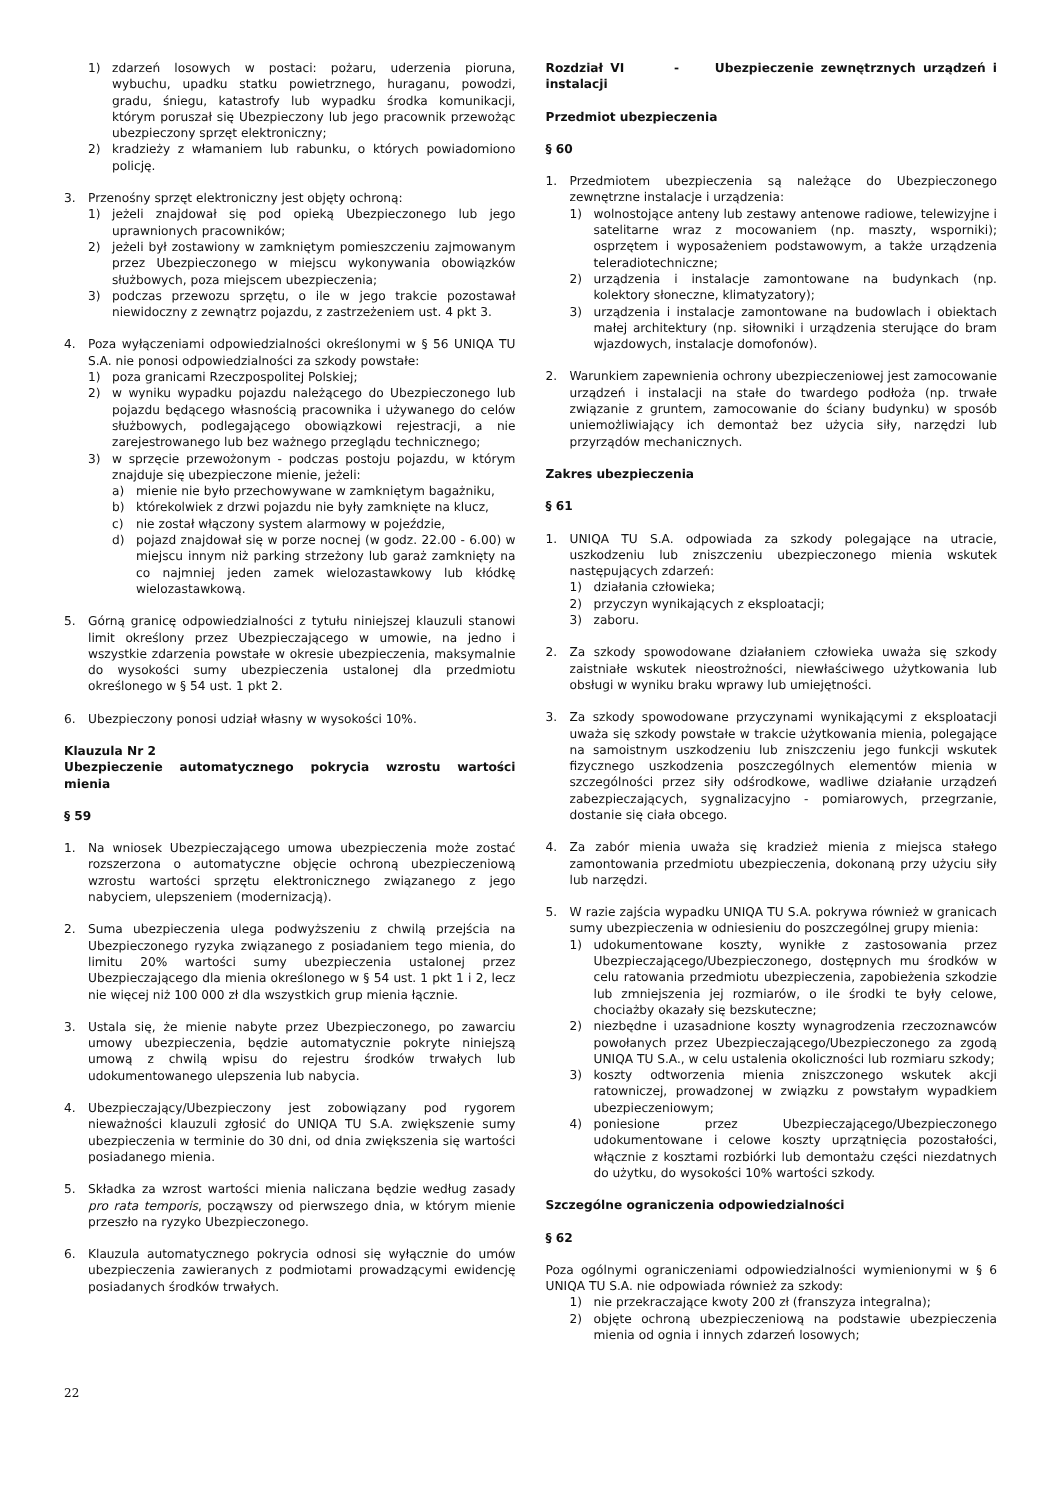1) zdarzeń losowych w postaci: pożaru, uderzenia pioruna, wybuchu, upadku statku powietrznego, huraganu, powodzi, gradu, śniegu, katastrofy lub wypadku środka komunikacji, którym poruszał się Ubezpieczony lub jego pracownik przewożąc ubezpieczony sprzęt elektroniczny;
2) kradzieży z włamaniem lub rabunku, o których powiadomiono policję.
3. Przenośny sprzęt elektroniczny jest objęty ochroną:
1) jeżeli znajdował się pod opieką Ubezpieczonego lub jego uprawnionych pracowników;
2) jeżeli był zostawiony w zamkniętym pomieszczeniu zajmowanym przez Ubezpieczonego w miejscu wykonywania obowiązków służbowych, poza miejscem ubezpieczenia;
3) podczas przewozu sprzętu, o ile w jego trakcie pozostawał niewidoczny z zewnątrz pojazdu, z zastrzeżeniem ust. 4 pkt 3.
4. Poza wyłączeniami odpowiedzialności określonymi w § 56 UNIQA TU S.A. nie ponosi odpowiedzialności za szkody powstałe:
1) poza granicami Rzeczpospolitej Polskiej;
2) w wyniku wypadku pojazdu należącego do Ubezpieczonego lub pojazdu będącego własnością pracownika i używanego do celów służbowych, podlegającego obowiązkowi rejestracji, a nie zarejestrowanego lub bez ważnego przeglądu technicznego;
3) w sprzęcie przewożonym - podczas postoju pojazdu, w którym znajduje się ubezpieczone mienie, jeżeli:
a) mienie nie było przechowywane w zamkniętym bagażniku,
b) którekolwiek z drzwi pojazdu nie były zamknięte na klucz,
c) nie został włączony system alarmowy w pojeździe,
d) pojazd znajdował się w porze nocnej (w godz. 22.00 - 6.00) w miejscu innym niż parking strzeżony lub garaż zamknięty na co najmniej jeden zamek wielozastawkowy lub kłódkę wielozastawkową.
5. Górną granicę odpowiedzialności z tytułu niniejszej klauzuli stanowi limit określony przez Ubezpieczającego w umowie, na jedno i wszystkie zdarzenia powstałe w okresie ubezpieczenia, maksymalnie do wysokości sumy ubezpieczenia ustalonej dla przedmiotu określonego w § 54 ust. 1 pkt 2.
6. Ubezpieczony ponosi udział własny w wysokości 10%.
Klauzula Nr 2
Ubezpieczenie automatycznego pokrycia wzrostu wartości mienia
§ 59
1. Na wniosek Ubezpieczającego umowa ubezpieczenia może zostać rozszerzona o automatyczne objęcie ochroną ubezpieczeniową wzrostu wartości sprzętu elektronicznego związanego z jego nabyciem, ulepszeniem (modernizacją).
2. Suma ubezpieczenia ulega podwyższeniu z chwilą przejścia na Ubezpieczonego ryzyka związanego z posiadaniem tego mienia, do limitu 20% wartości sumy ubezpieczenia ustalonej przez Ubezpieczającego dla mienia określonego w § 54 ust. 1 pkt 1 i 2, lecz nie więcej niż 100 000 zł dla wszystkich grup mienia łącznie.
3. Ustala się, że mienie nabyte przez Ubezpieczonego, po zawarciu umowy ubezpieczenia, będzie automatycznie pokryte niniejszą umową z chwilą wpisu do rejestru środków trwałych lub udokumentowanego ulepszenia lub nabycia.
4. Ubezpieczający/Ubezpieczony jest zobowiązany pod rygorem nieważności klauzuli zgłosić do UNIQA TU S.A. zwiększenie sumy ubezpieczenia w terminie do 30 dni, od dnia zwiększenia się wartości posiadanego mienia.
5. Składka za wzrost wartości mienia naliczana będzie według zasady pro rata temporis, począwszy od pierwszego dnia, w którym mienie przeszło na ryzyko Ubezpieczonego.
6. Klauzula automatycznego pokrycia odnosi się wyłącznie do umów ubezpieczenia zawieranych z podmiotami prowadzącymi ewidencję posiadanych środków trwałych.
Rozdział VI - Ubezpieczenie zewnętrznych urządzeń i instalacji
Przedmiot ubezpieczenia
§ 60
1. Przedmiotem ubezpieczenia są należące do Ubezpieczonego zewnętrzne instalacje i urządzenia:
1) wolnostojące anteny lub zestawy antenowe radiowe, telewizyjne i satelitarne wraz z mocowaniem (np. maszty, wsporniki); osprzętem i wyposażeniem podstawowym, a także urządzenia teleradiotechniczne;
2) urządzenia i instalacje zamontowane na budynkach (np. kolektory słoneczne, klimatyzatory);
3) urządzenia i instalacje zamontowane na budowlach i obiektach małej architektury (np. siłowniki i urządzenia sterujące do bram wjazdowych, instalacje domofonów).
2. Warunkiem zapewnienia ochrony ubezpieczeniowej jest zamocowanie urządzeń i instalacji na stałe do twardego podłoża (np. trwałe związanie z gruntem, zamocowanie do ściany budynku) w sposób uniemożliwiający ich demontaż bez użycia siły, narzędzi lub przyrządów mechanicznych.
Zakres ubezpieczenia
§ 61
1. UNIQA TU S.A. odpowiada za szkody polegające na utracie, uszkodzeniu lub zniszczeniu ubezpieczonego mienia wskutek następujących zdarzeń:
1) działania człowieka;
2) przyczyn wynikających z eksploatacji;
3) zaboru.
2. Za szkody spowodowane działaniem człowieka uważa się szkody zaistniałe wskutek nieostrożności, niewłaściwego użytkowania lub obsługi w wyniku braku wprawy lub umiejętności.
3. Za szkody spowodowane przyczynami wynikającymi z eksploatacji uważa się szkody powstałe w trakcie użytkowania mienia, polegające na samoistnym uszkodzeniu lub zniszczeniu jego funkcji wskutek fizycznego uszkodzenia poszczególnych elementów mienia w szczególności przez siły odśrodkowe, wadliwe działanie urządzeń zabezpieczających, sygnalizacyjno - pomiarowych, przegrzanie, dostanie się ciała obcego.
4. Za zabór mienia uważa się kradzież mienia z miejsca stałego zamontowania przedmiotu ubezpieczenia, dokonaną przy użyciu siły lub narzędzi.
5. W razie zajścia wypadku UNIQA TU S.A. pokrywa również w granicach sumy ubezpieczenia w odniesieniu do poszczególnej grupy mienia:
1) udokumentowane koszty, wynikłe z zastosowania przez Ubezpieczającego/Ubezpieczonego, dostępnych mu środków w celu ratowania przedmiotu ubezpieczenia, zapobieżenia szkodzie lub zmniejszenia jej rozmiarów, o ile środki te były celowe, chociażby okazały się bezskuteczne;
2) niezbędne i uzasadnione koszty wynagrodzenia rzeczoznawców powołanych przez Ubezpieczającego/Ubezpieczonego za zgodą UNIQA TU S.A., w celu ustalenia okoliczności lub rozmiaru szkody;
3) koszty odtworzenia mienia zniszczonego wskutek akcji ratowniczej, prowadzonej w związku z powstałym wypadkiem ubezpieczeniowym;
4) poniesione przez Ubezpieczającego/Ubezpieczonego udokumentowane i celowe koszty uprzątnięcia pozostałości, włącznie z kosztami rozbiórki lub demontażu części niezdatnych do użytku, do wysokości 10% wartości szkody.
Szczególne ograniczenia odpowiedzialności
§ 62
Poza ogólnymi ograniczeniami odpowiedzialności wymienionymi w § 6 UNIQA TU S.A. nie odpowiada również za szkody:
1) nie przekraczające kwoty 200 zł (franszyza integralna);
2) objęte ochroną ubezpieczeniową na podstawie ubezpieczenia mienia od ognia i innych zdarzeń losowych;
22